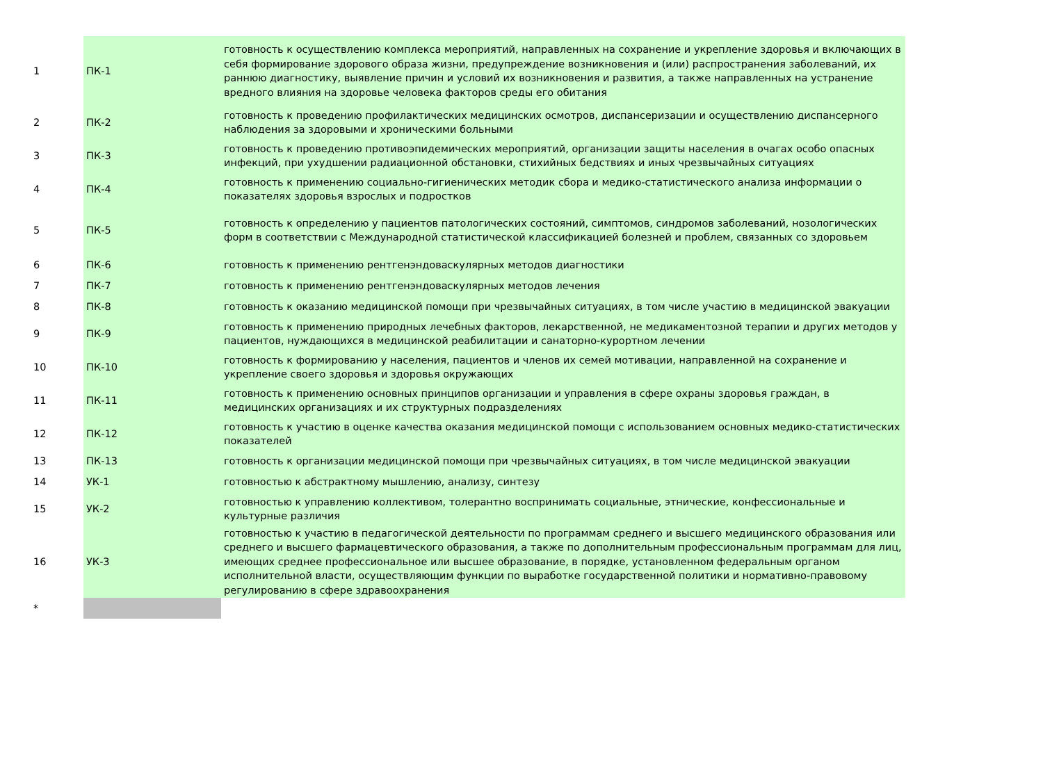| 1 | ПК-1 | готовность к осуществлению комплекса мероприятий, направленных на сохранение и укрепление здоровья и включающих в себя формирование здорового образа жизни, предупреждение возникновения и (или) распространения заболеваний, их раннюю диагностику, выявление причин и условий их возникновения и развития, а также направленных на устранение вредного влияния на здоровье человека факторов среды его обитания |
| 2 | ПК-2 | готовность к проведению профилактических медицинских осмотров, диспансеризации и осуществлению диспансерного наблюдения за здоровыми и хроническими больными |
| 3 | ПК-3 | готовность к проведению противоэпидемических мероприятий, организации защиты населения в очагах особо опасных инфекций, при ухудшении радиационной обстановки, стихийных бедствиях и иных чрезвычайных ситуациях |
| 4 | ПК-4 | готовность к применению социально-гигиенических методик сбора и медико-статистического анализа информации о показателях здоровья взрослых и подростков |
| 5 | ПК-5 | готовность к определению у пациентов патологических состояний, симптомов, синдромов заболеваний, нозологических форм в соответствии с Международной статистической классификацией болезней и проблем, связанных со здоровьем |
| 6 | ПК-6 | готовность к применению рентгенэндоваскулярных методов диагностики |
| 7 | ПК-7 | готовность к применению рентгенэндоваскулярных методов лечения |
| 8 | ПК-8 | готовность к оказанию медицинской помощи при чрезвычайных ситуациях, в том числе участию в медицинской эвакуации |
| 9 | ПК-9 | готовность к применению природных лечебных факторов, лекарственной, не медикаментозной терапии и других методов у пациентов, нуждающихся в медицинской реабилитации и санаторно-курортном лечении |
| 10 | ПК-10 | готовность к формированию у населения, пациентов и членов их семей мотивации, направленной на сохранение и укрепление своего здоровья и здоровья окружающих |
| 11 | ПК-11 | готовность к применению основных принципов организации и управления в сфере охраны здоровья граждан, в медицинских организациях и их структурных подразделениях |
| 12 | ПК-12 | готовность к участию в оценке качества оказания медицинской помощи с использованием основных медико-статистических показателей |
| 13 | ПК-13 | готовность к организации медицинской помощи при чрезвычайных ситуациях, в том числе медицинской эвакуации |
| 14 | УК-1 | готовностью к абстрактному мышлению, анализу, синтезу |
| 15 | УК-2 | готовностью к управлению коллективом, толерантно воспринимать социальные, этнические, конфессиональные и культурные различия |
| 16 | УК-3 | готовностью к участию в педагогической деятельности по программам среднего и высшего медицинского образования или среднего и высшего фармацевтического образования, а также по дополнительным профессиональным программам для лиц, имеющих среднее профессиональное или высшее образование, в порядке, установленном федеральным органом исполнительной власти, осуществляющим функции по выработке государственной политики и нормативно-правовому регулированию в сфере здравоохранения |
| * | | |